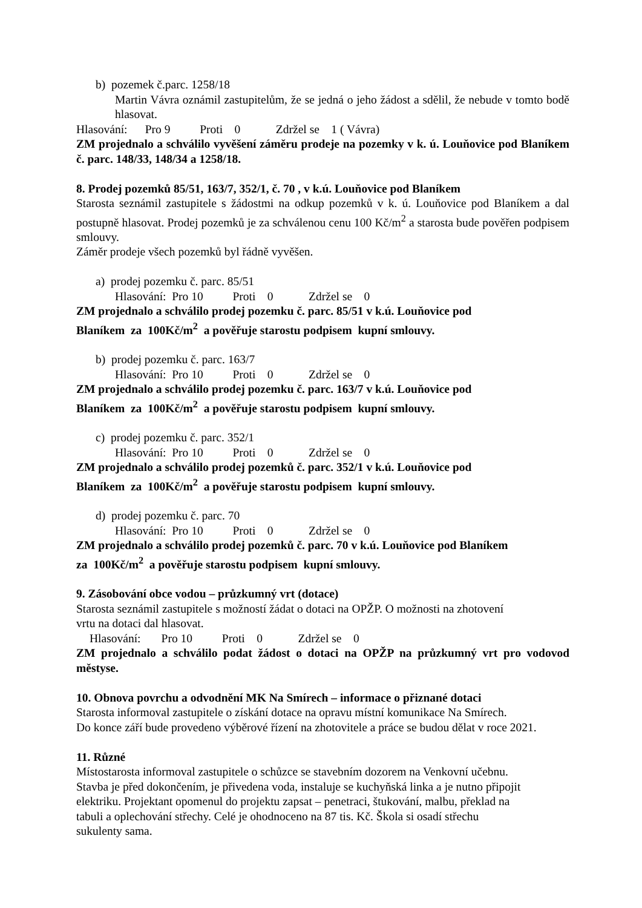b) pozemek č.parc. 1258/18
Martin Vávra oznámil zastupitelům, že se jedná o jeho žádost a sdělil, že nebude v tomto bodě hlasovat.
Hlasování: Pro 9 Proti 0 Zdržel se 1 ( Vávra)
ZM projednalo a schválilo vyvěšení záměru prodeje na pozemky v k. ú. Louňovice pod Blaníkem č. parc. 148/33, 148/34 a 1258/18.
8. Prodej pozemků 85/51, 163/7, 352/1, č. 70 , v k.ú. Louňovice pod Blaníkem
Starosta seznámil zastupitele s žádostmi na odkup pozemků v k. ú. Louňovice pod Blaníkem a dal postupně hlasovat. Prodej pozemků je za schválenou cenu 100 Kč/m<sup>2</sup> a starosta bude pověřen podpisem smlouvy.
Záměr prodeje všech pozemků byl řádně vyvěšen.
a) prodej pozemku č. parc. 85/51
Hlasování: Pro 10 Proti 0 Zdržel se 0
ZM projednalo a schválilo prodej pozemku č. parc. 85/51 v k.ú. Louňovice pod
Blaníkem za 100Kč/m<sup>2</sup> a pověřuje starostu podpisem kupní smlouvy.
b) prodej pozemku č. parc. 163/7
Hlasování: Pro 10 Proti 0 Zdržel se 0
ZM projednalo a schválilo prodej pozemku č. parc. 163/7 v k.ú. Louňovice pod
Blaníkem za 100Kč/m<sup>2</sup> a pověřuje starostu podpisem kupní smlouvy.
c) prodej pozemku č. parc. 352/1
Hlasování: Pro 10 Proti 0 Zdržel se 0
ZM projednalo a schválilo prodej pozemků č. parc. 352/1 v k.ú. Louňovice pod
Blaníkem za 100Kč/m<sup>2</sup> a pověřuje starostu podpisem kupní smlouvy.
d) prodej pozemku č. parc. 70
Hlasování: Pro 10 Proti 0 Zdržel se 0
ZM projednalo a schválilo prodej pozemků č. parc. 70 v k.ú. Louňovice pod Blaníkem
za 100Kč/m<sup>2</sup> a pověřuje starostu podpisem kupní smlouvy.
9. Zásobování obce vodou – průzkumný vrt (dotace)
Starosta seznámil zastupitele s možností žádat o dotaci na OPŽP. O možnosti na zhotovení
vrtu na dotaci dal hlasovat.
Hlasování: Pro 10 Proti 0 Zdržel se 0
ZM projednalo a schválilo podat žádost o dotaci na OPŽP na průzkumný vrt pro vodovod městyse.
10. Obnova povrchu a odvodnění MK Na Smírech – informace o přiznané dotaci
Starosta informoval zastupitele o získání dotace na opravu místní komunikace Na Smírech.
Do konce září bude provedeno výběrové řízení na zhotovitele a práce se budou dělat v roce 2021.
11. Různé
Místostarosta informoval zastupitele o schůzce se stavebním dozorem na Venkovní učebnu.
Stavba je před dokončením, je přivedena voda, instaluje se kuchyňská linka a je nutno připojit
elektriku. Projektant opomenul do projektu zapsat – penetraci, štukování, malbu, překlad na
tabuli a oplechování střechy. Celé je ohodnoceno na 87 tis. Kč. Škola si osadí střechu
sukulenty sama.